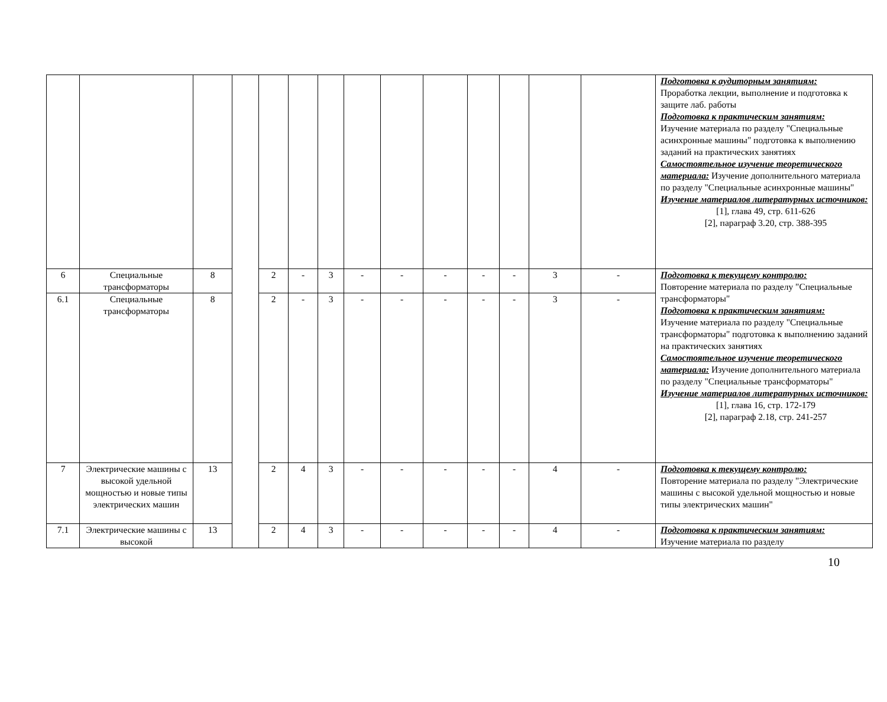| | | | | | | | | | | | | | | Подготовка к аудиторным занятиям: Проработка лекции, выполнение и подготовка к защите лаб. работы Подготовка к практическим занятиям: Изучение материала по разделу "Специальные асинхронные машины" подготовка к выполнению заданий на практических занятиях Самостоятельное изучение теоретического материала: Изучение дополнительного материала по разделу "Специальные асинхронные машины" Изучение материалов литературных источников: [1], глава 49, стр. 611-626 [2], параграф 3.20, стр. 388-395 |
| 6 | Специальные трансформаторы | 8 | | 2 | - | 3 | - | - | - | - | - | 3 | - | Подготовка к текущему контролю: Повторение материала по разделу "Специальные трансформаторы" Подготовка к практическим занятиям: Изучение материала по разделу "Специальные трансформаторы" подготовка к выполнению заданий на практических занятиях Самостоятельное изучение теоретического материала: Изучение дополнительного материала по разделу "Специальные трансформаторы" Изучение материалов литературных источников: [1], глава 16, стр. 172-179 [2], параграф 2.18, стр. 241-257 |
| 6.1 | Специальные трансформаторы | 8 | | 2 | - | 3 | - | - | - | - | - | 3 | - | |
| 7 | Электрические машины с высокой удельной мощностью и новые типы электрических машин | 13 | | 2 | 4 | 3 | - | - | - | - | - | 4 | - | Подготовка к текущему контролю: Повторение материала по разделу "Электрические машины с высокой удельной мощностью и новые типы электрических машин" |
| 7.1 | Электрические машины с высокой | 13 | | 2 | 4 | 3 | - | - | - | - | - | 4 | - | Подготовка к практическим занятиям: Изучение материала по разделу |
10